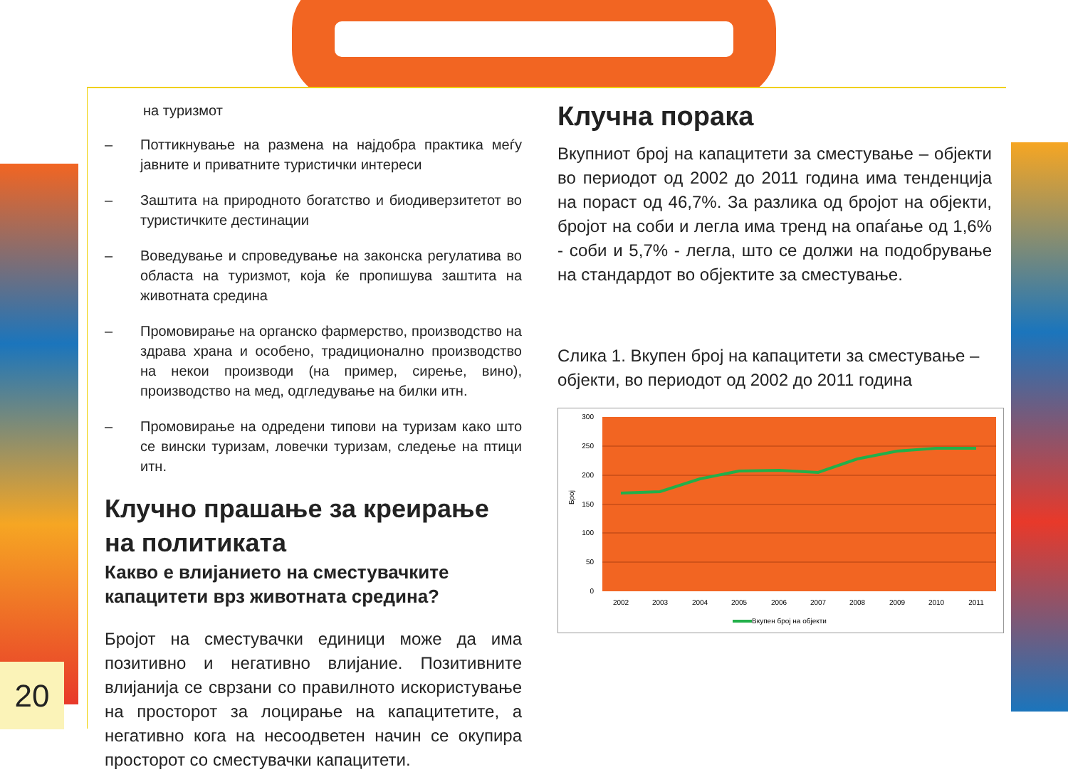20
на туризмот
– Поттикнување на размена на најдобра практика меѓу јавните и приватните туристички интереси
– Заштита на природното богатство и биодиверзитетот во туристичките дестинации
– Воведување и спроведување на законска регулатива во областа на туризмот, која ќе пропишува заштита на животната средина
– Промовирање на органско фармерство, производство на здрава храна и особено, традиционално производство на некои производи (на пример, сирење, вино), производство на мед, одгледување на билки итн.
– Промовирање на одредени типови на туризам како што се вински туризам, ловечки туризам, следење на птици итн.
Клучно прашање за креирање на политиката
Какво е влијанието на сместувачките капацитети врз животната средина?
Бројот на сместувачки единици може да има позитивно и негативно влијание. Позитивните влијанија се сврзани со правилното искористување на просторот за лоцирање на капацитетите, а негативно кога на несоодветен начин се окупира просторот со сместувачки капацитети.
Клучна порака
Вкупниот број на капацитети за сместување – објекти во периодот од 2002 до 2011 година има тенденција на пораст од 46,7%. За разлика од бројот на објекти, бројот на соби и легла има тренд на опаѓање од 1,6% - соби и 5,7% - легла, што се должи на подобрување на стандардот во објектите за сместување.
Слика 1. Вкупен број на капацитети за сместување – објекти, во периодот од 2002 до 2011 година
300
250
200
150
100
50
0
Број
2002
2003
2004
2005
2006
2007
2008
2009
2010
2011
Вкупен број на објекти